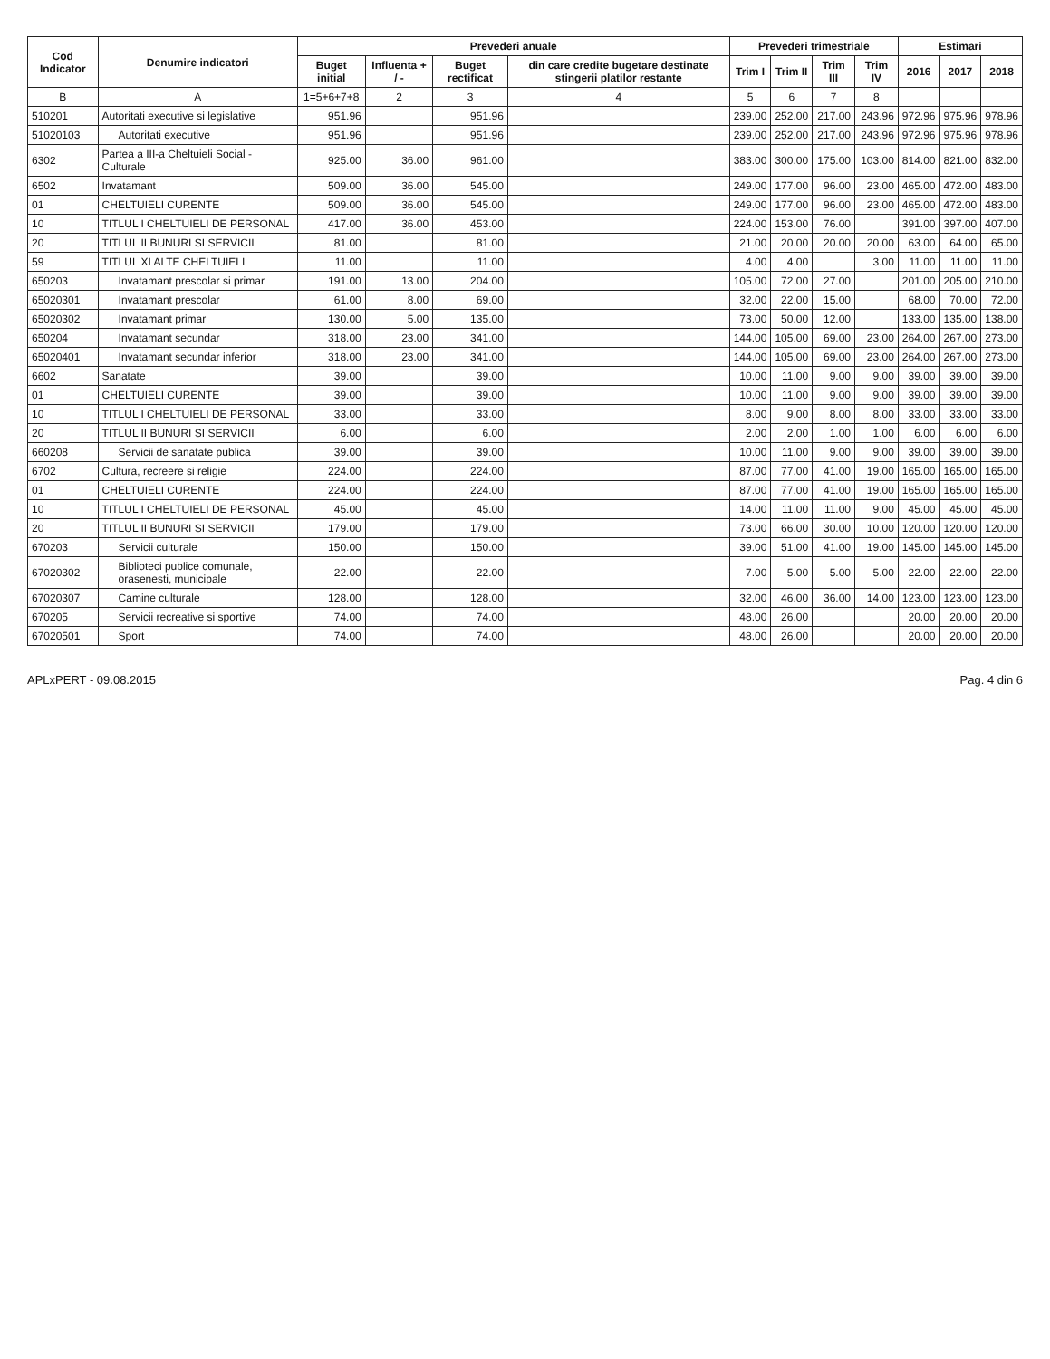| Cod Indicator | Denumire indicatori | Prevederi anuale | | | | Prevederi trimestriale | | | | Estimari | | |
| --- | --- | --- | --- | --- | --- | --- | --- | --- | --- | --- | --- | --- |
| | | Buget initial | Influenta + / - | Buget rectificat | din care credite bugetare destinate stingerii platilor restante | Trim I | Trim II | Trim III | Trim IV | 2016 | 2017 | 2018 |
| B | A | 1=5+6+7+8 | 2 | 3 | 4 | 5 | 6 | 7 | 8 | | | |
| 510201 | Autoritati executive si legislative | 951.96 | | 951.96 | | 239.00 | 252.00 | 217.00 | 243.96 | 972.96 | 975.96 | 978.96 |
| 51020103 | Autoritati executive | 951.96 | | 951.96 | | 239.00 | 252.00 | 217.00 | 243.96 | 972.96 | 975.96 | 978.96 |
| 6302 | Partea a III-a Cheltuieli Social - Culturale | 925.00 | 36.00 | 961.00 | | 383.00 | 300.00 | 175.00 | 103.00 | 814.00 | 821.00 | 832.00 |
| 6502 | Invatamant | 509.00 | 36.00 | 545.00 | | 249.00 | 177.00 | 96.00 | 23.00 | 465.00 | 472.00 | 483.00 |
| 01 | CHELTUIELI CURENTE | 509.00 | 36.00 | 545.00 | | 249.00 | 177.00 | 96.00 | 23.00 | 465.00 | 472.00 | 483.00 |
| 10 | TITLUL I CHELTUIELI DE PERSONAL | 417.00 | 36.00 | 453.00 | | 224.00 | 153.00 | 76.00 | | 391.00 | 397.00 | 407.00 |
| 20 | TITLUL II BUNURI SI SERVICII | 81.00 | | 81.00 | | 21.00 | 20.00 | 20.00 | 20.00 | 63.00 | 64.00 | 65.00 |
| 59 | TITLUL XI ALTE CHELTUIELI | 11.00 | | 11.00 | | 4.00 | 4.00 | | 3.00 | 11.00 | 11.00 | 11.00 |
| 650203 | Invatamant prescolar si primar | 191.00 | 13.00 | 204.00 | | 105.00 | 72.00 | 27.00 | | 201.00 | 205.00 | 210.00 |
| 65020301 | Invatamant prescolar | 61.00 | 8.00 | 69.00 | | 32.00 | 22.00 | 15.00 | | 68.00 | 70.00 | 72.00 |
| 65020302 | Invatamant primar | 130.00 | 5.00 | 135.00 | | 73.00 | 50.00 | 12.00 | | 133.00 | 135.00 | 138.00 |
| 650204 | Invatamant secundar | 318.00 | 23.00 | 341.00 | | 144.00 | 105.00 | 69.00 | 23.00 | 264.00 | 267.00 | 273.00 |
| 65020401 | Invatamant secundar inferior | 318.00 | 23.00 | 341.00 | | 144.00 | 105.00 | 69.00 | 23.00 | 264.00 | 267.00 | 273.00 |
| 6602 | Sanatate | 39.00 | | 39.00 | | 10.00 | 11.00 | 9.00 | 9.00 | 39.00 | 39.00 | 39.00 |
| 01 | CHELTUIELI CURENTE | 39.00 | | 39.00 | | 10.00 | 11.00 | 9.00 | 9.00 | 39.00 | 39.00 | 39.00 |
| 10 | TITLUL I CHELTUIELI DE PERSONAL | 33.00 | | 33.00 | | 8.00 | 9.00 | 8.00 | 8.00 | 33.00 | 33.00 | 33.00 |
| 20 | TITLUL II BUNURI SI SERVICII | 6.00 | | 6.00 | | 2.00 | 2.00 | 1.00 | 1.00 | 6.00 | 6.00 | 6.00 |
| 660208 | Servicii de sanatate publica | 39.00 | | 39.00 | | 10.00 | 11.00 | 9.00 | 9.00 | 39.00 | 39.00 | 39.00 |
| 6702 | Cultura, recreere si religie | 224.00 | | 224.00 | | 87.00 | 77.00 | 41.00 | 19.00 | 165.00 | 165.00 | 165.00 |
| 01 | CHELTUIELI CURENTE | 224.00 | | 224.00 | | 87.00 | 77.00 | 41.00 | 19.00 | 165.00 | 165.00 | 165.00 |
| 10 | TITLUL I CHELTUIELI DE PERSONAL | 45.00 | | 45.00 | | 14.00 | 11.00 | 11.00 | 9.00 | 45.00 | 45.00 | 45.00 |
| 20 | TITLUL II BUNURI SI SERVICII | 179.00 | | 179.00 | | 73.00 | 66.00 | 30.00 | 10.00 | 120.00 | 120.00 | 120.00 |
| 670203 | Servicii culturale | 150.00 | | 150.00 | | 39.00 | 51.00 | 41.00 | 19.00 | 145.00 | 145.00 | 145.00 |
| 67020302 | Biblioteci publice comunale, orasenesti, municipale | 22.00 | | 22.00 | | 7.00 | 5.00 | 5.00 | 5.00 | 22.00 | 22.00 | 22.00 |
| 67020307 | Camine culturale | 128.00 | | 128.00 | | 32.00 | 46.00 | 36.00 | 14.00 | 123.00 | 123.00 | 123.00 |
| 670205 | Servicii recreative si sportive | 74.00 | | 74.00 | | 48.00 | 26.00 | | | 20.00 | 20.00 | 20.00 |
| 67020501 | Sport | 74.00 | | 74.00 | | 48.00 | 26.00 | | | 20.00 | 20.00 | 20.00 |
APLxPERT - 09.08.2015 Pag. 4 din 6